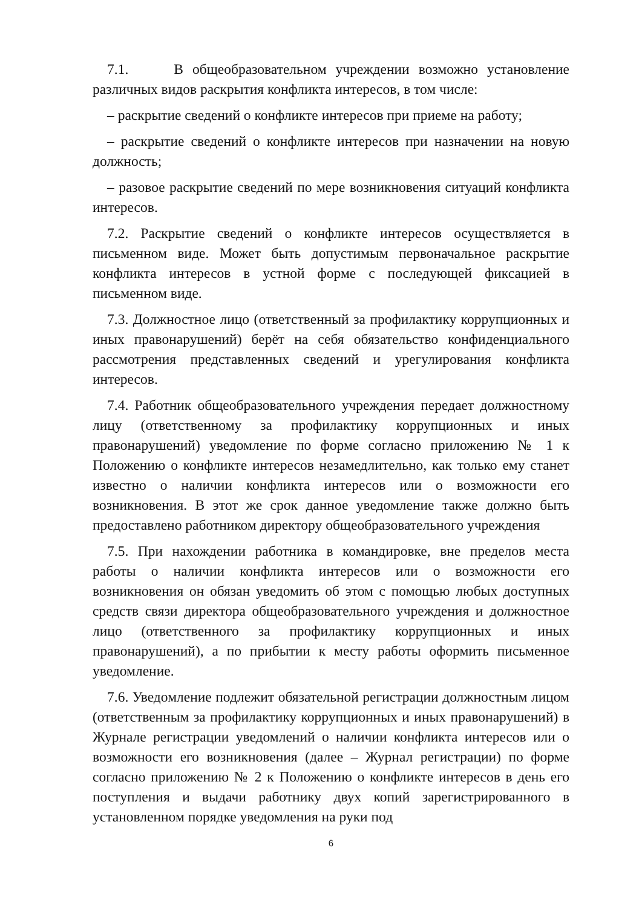7.1. В общеобразовательном учреждении возможно установление различных видов раскрытия конфликта интересов, в том числе:
– раскрытие сведений о конфликте интересов при приеме на работу;
– раскрытие сведений о конфликте интересов при назначении на новую должность;
– разовое раскрытие сведений по мере возникновения ситуаций конфликта интересов.
7.2. Раскрытие сведений о конфликте интересов осуществляется в письменном виде. Может быть допустимым первоначальное раскрытие конфликта интересов в устной форме с последующей фиксацией в письменном виде.
7.3. Должностное лицо (ответственный за профилактику коррупционных и иных правонарушений) берёт на себя обязательство конфиденциального рассмотрения представленных сведений и урегулирования конфликта интересов.
7.4. Работник общеобразовательного учреждения передает должностному лицу (ответственному за профилактику коррупционных и иных правонарушений) уведомление по форме согласно приложению № 1 к Положению о конфликте интересов незамедлительно, как только ему станет известно о наличии конфликта интересов или о возможности его возникновения. В этот же срок данное уведомление также должно быть предоставлено работником директору общеобразовательного учреждения
7.5. При нахождении работника в командировке, вне пределов места работы о наличии конфликта интересов или о возможности его возникновения он обязан уведомить об этом с помощью любых доступных средств связи директора общеобразовательного учреждения и должностное лицо (ответственного за профилактику коррупционных и иных правонарушений), а по прибытии к месту работы оформить письменное уведомление.
7.6. Уведомление подлежит обязательной регистрации должностным лицом (ответственным за профилактику коррупционных и иных правонарушений) в Журнале регистрации уведомлений о наличии конфликта интересов или о возможности его возникновения (далее – Журнал регистрации) по форме согласно приложению № 2 к Положению о конфликте интересов в день его поступления и выдачи работнику двух копий зарегистрированного в установленном порядке уведомления на руки под
6